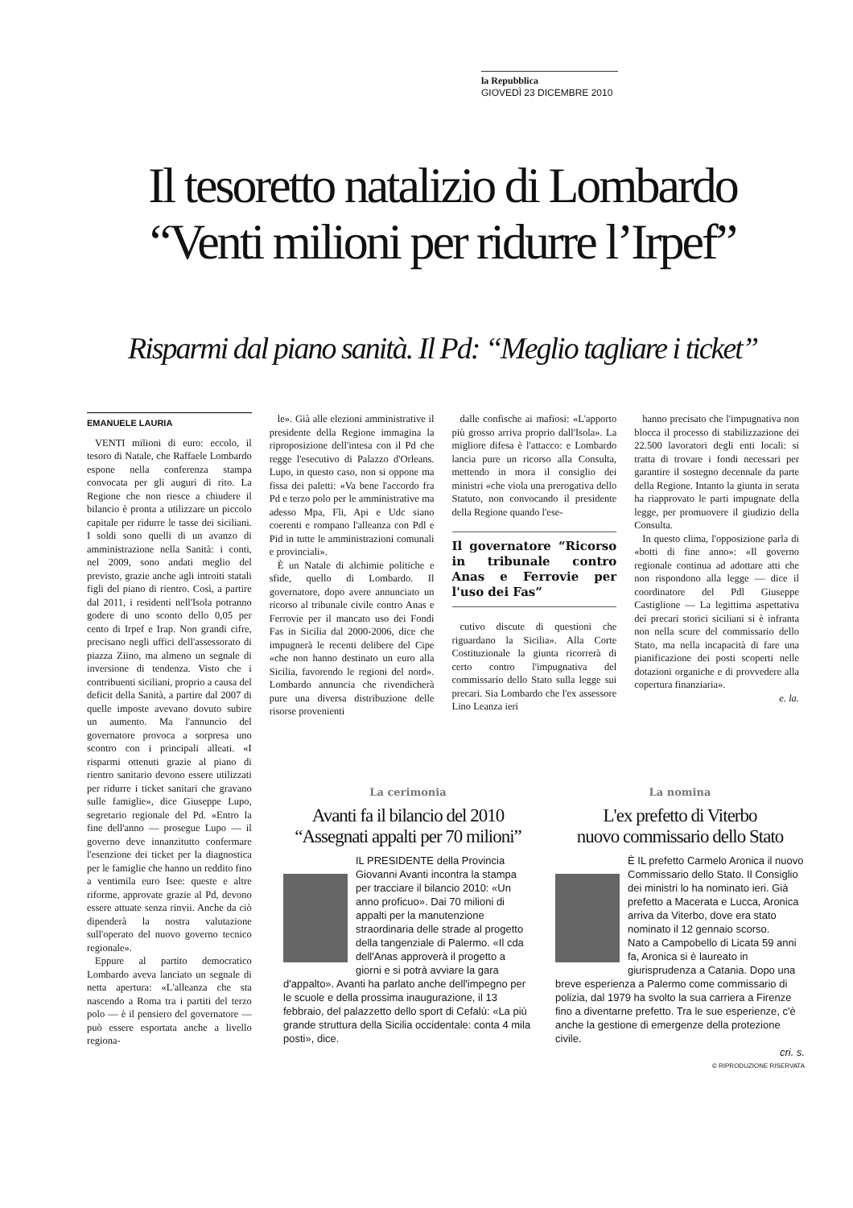la Repubblica
GIOVEDÌ 23 DICEMBRE 2010
Il tesoretto natalizio di Lombardo
“Venti milioni per ridurre l’Irpef”
Risparmi dal piano sanità. Il Pd: “Meglio tagliare i ticket”
EMANUELE LAURIA
VENTI milioni di euro: eccolo, il tesoro di Natale, che Raffaele Lombardo espone nella conferenza stampa convocata per gli auguri di rito. La Regione che non riesce a chiudere il bilancio è pronta a utilizzare un piccolo capitale per ridurre le tasse dei siciliani. I soldi sono quelli di un avanzo di amministrazione nella Sanità: i conti, nel 2009, sono andati meglio del previsto, grazie anche agli introiti statali figli del piano di rientro. Così, a partire dal 2011, i residenti nell'Isola potranno godere di uno sconto dello 0,05 per cento di Irpef e Irap. Non grandi cifre, precisano negli uffici dell'assessorato di piazza Ziino, ma almeno un segnale di inversione di tendenza. Visto che i contribuenti siciliani, proprio a causa del deficit della Sanità, a partire dal 2007 di quelle imposte avevano dovuto subire un aumento. Ma l'annuncio del governatore provoca a sorpresa uno scontro con i principali alleati. «I risparmi ottenuti grazie al piano di rientro sanitario devono essere utilizzati per ridurre i ticket sanitari che gravano sulle famiglie», dice Giuseppe Lupo, segretario regionale del Pd. «Entro la fine dell'anno — prosegue Lupo — il governo deve innanzitutto confermare l'esenzione dei ticket per la diagnostica per le famiglie che hanno un reddito fino a ventimila euro Isee: queste e altre riforme, approvate grazie al Pd, devono essere attuate senza rinvii. Anche da ciò dipenderà la nostra valutazione sull'operato del nuovo governo tecnico regionale».
Eppure al partito democratico Lombardo aveva lanciato un segnale di netta apertura: «L'alleanza che sta nascendo a Roma tra i partiti del terzo polo — è il pensiero del governatore — può essere esportata anche a livello regiona-
le». Già alle elezioni amministrative il presidente della Regione immagina la riproposizione dell'intesa con il Pd che regge l'esecutivo di Palazzo d'Orleans. Lupo, in questo caso, non si oppone ma fissa dei paletti: «Va bene l'accordo fra Pd e terzo polo per le amministrative ma adesso Mpa, Fli, Api e Udc siano coerenti e rompano l'alleanza con Pdl e Pid in tutte le amministrazioni comunali e provinciali».
È un Natale di alchimie politiche e sfide, quello di Lombardo. Il governatore, dopo avere annunciato un ricorso al tribunale civile contro Anas e Ferrovie per il mancato uso dei Fondi Fas in Sicilia dal 2000-2006, dice che impugnerà le recenti delibere del Cipe «che non hanno destinato un euro alla Sicilia, favorendo le regioni del nord». Lombardo annuncia che rivendicherà pure una diversa distribuzione delle risorse provenienti
dalle confische ai mafiosi: «L'apporto più grosso arriva proprio dall'Isola». La migliore difesa è l'attacco: e Lombardo lancia pure un ricorso alla Consulta, mettendo in mora il consiglio dei ministri «che viola una prerogativa dello Statuto, non convocando il presidente della Regione quando l'ese-
Il governatore “Ricorso in tribunale contro Anas e Ferrovie per l'uso dei Fas”
cutivo discute di questioni che riguardano la Sicilia». Alla Corte Costituzionale la giunta ricorrerà di certo contro l'impugnativa del commissario dello Stato sulla legge sui precari. Sia Lombardo che l'ex assessore Lino Leanza ieri
hanno precisato che l'impugnativa non blocca il processo di stabilizzazione dei 22.500 lavoratori degli enti locali: si tratta di trovare i fondi necessari per garantire il sostegno decennale da parte della Regione. Intanto la giunta in serata ha riapprovato le parti impugnate della legge, per promuovere il giudizio della Consulta.
In questo clima, l'opposizione parla di «botti di fine anno»: «Il governo regionale continua ad adottare atti che non rispondono alla legge — dice il coordinatore del Pdl Giuseppe Castiglione — La legittima aspettativa dei precari storici siciliani si è infranta non nella scure del commissario dello Stato, ma nella incapacità di fare una pianificazione dei posti scoperti nelle dotazioni organiche e di provvedere alla copertura finanziaria».
e. la.
La cerimonia
Avanti fa il bilancio del 2010
“Assegnati appalti per 70 milioni”
IL PRESIDENTE della Provincia Giovanni Avanti incontra la stampa per tracciare il bilancio 2010: «Un anno proficuo». Dai 70 milioni di appalti per la manutenzione straordinaria delle strade al progetto della tangenziale di Palermo. «Il cda dell'Anas approverà il progetto a giorni e si potrà avviare la gara d'appalto». Avanti ha parlato anche dell'impegno per le scuole e della prossima inaugurazione, il 13 febbraio, del palazzetto dello sport di Cefalù: «La più grande struttura della Sicilia occidentale: conta 4 mila posti», dice.
La nomina
L'ex prefetto di Viterbo
nuovo commissario dello Stato
È IL prefetto Carmelo Aronica il nuovo Commissario dello Stato. Il Consiglio dei ministri lo ha nominato ieri. Già prefetto a Macerata e Lucca, Aronica arriva da Viterbo, dove era stato nominato il 12 gennaio scorso.
Nato a Campobello di Licata 59 anni fa, Aronica si è laureato in giurisprudenza a Catania. Dopo una breve esperienza a Palermo come commissario di polizia, dal 1979 ha svolto la sua carriera a Firenze fino a diventarne prefetto. Tra le sue esperienze, c'è anche la gestione di emergenze della protezione civile.
cri. s.
© RIPRODUZIONE RISERVATA